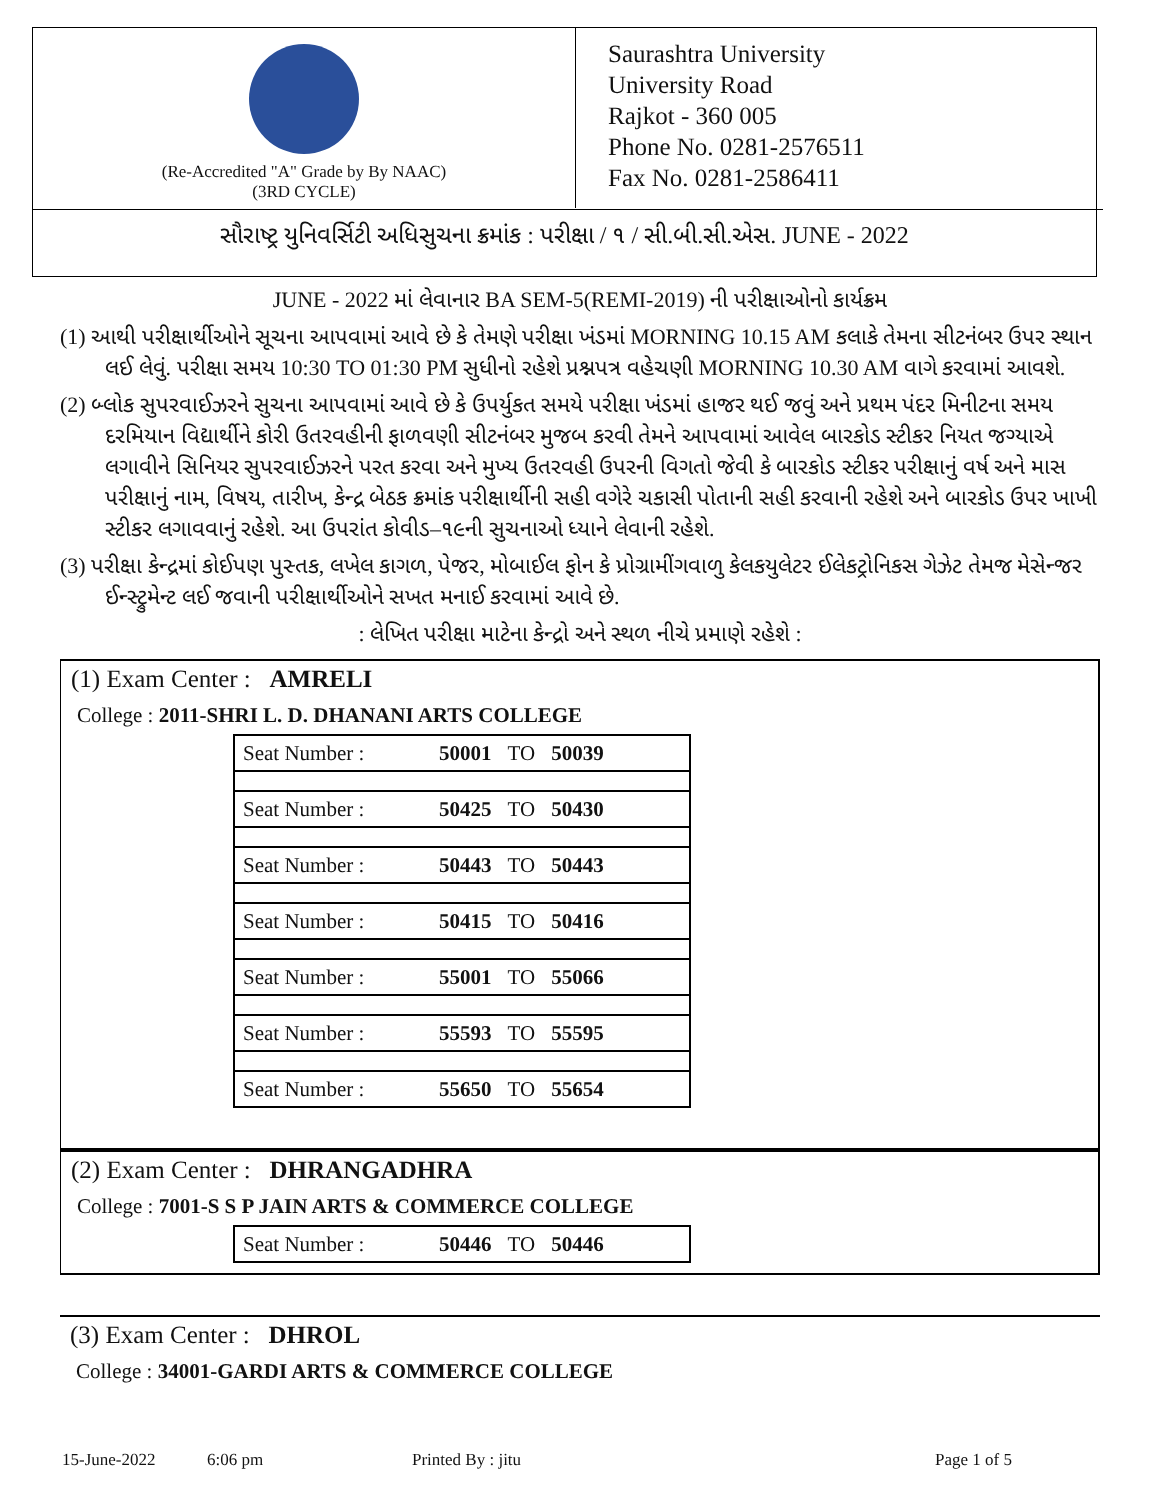(Re-Accredited "A" Grade by By NAAC)
(3RD CYCLE)
Saurashtra University
University Road
Rajkot - 360 005
Phone No. 0281-2576511
Fax No. 0281-2586411
સૌરાષ્ટ્ર યુનિવર્સિટી અધિસુચના ક્રમાંક : પરીક્ષા / ૧ / સી.બી.સી.એસ. JUNE - 2022
JUNE - 2022 માં લેવાનાર BA SEM-5(REMI-2019) ની પરીક્ષાઓનો કાર્યક્રમ
(1) આથી પરીક્ષાર્થીઓને સૂચના આપવામાં આવે છે કે તેમણે પરીક્ષા ખંડમાં MORNING 10.15 AM કલાકે તેમના સીટનંબર ઉપર સ્થાન લઈ લેવું. પરીક્ષા સમય 10:30 TO 01:30 PM સુધીનો રહેશે પ્રશ્નપત્ર વહેચણી MORNING 10.30 AM વાગે કરવામાં આવશે.
(2) બ્લોક સુપરવાઈઝરને સુચના આપવામાં આવે છે કે ઉપર્યુકત સમયે પરીક્ષા ખંડમાં હાજર થઈ જવું અને પ્રથમ પંદર મિનીટના સમય દરમિયાન વિદ્યાર્થીને કોરી ઉતરવહીની ફાળવણી સીટનંબર મુજબ કરવી તેમને આપવામાં આવેલ બારકોડ સ્ટીકર નિયત જગ્યાએ લગાવીને સિનિયર સુપરવાઈઝરને પરત કરવા અને મુખ્ય ઉતરવહી ઉપરની વિગતો જેવી કે બારકોડ સ્ટીકર પરીક્ષાનું વર્ષ અને માસ પરીક્ષાનું નામ, વિષય, તારીખ, કેન્દ્ર બેઠક ક્રમાંક પરીક્ષાર્થીની સહી વગેરે ચકાસી પોતાની સહી કરવાની રહેશે અને બારકોડ ઉપર ખાખી સ્ટીકર લગાવવાનું રહેશે. આ ઉપરાંત કોવીડ–૧૯ની સુચનાઓ ધ્યાને લેવાની રહેશે.
(3) પરીક્ષા કેન્દ્રમાં કોઈપણ પુસ્તક, લખેલ કાગળ, પેજર, મોબાઈલ ફોન કે પ્રોગ્રામીંગવાળુ કેલકયુલેટર ઈલેકટ્રોનિકસ ગેઝેટ તેમજ મેસેન્જર ઈન્સ્ટ્રુમેન્ટ લઈ જવાની પરીક્ષાર્થીઓને સખત મનાઈ કરવામાં આવે છે.
: લેખિત પરીક્ષા માટેના કેન્દ્રો અને સ્થળ નીચે પ્રમાણે રહેશે :
(1) Exam Center : AMRELI
College : 2011-SHRI L. D. DHANANI ARTS COLLEGE
| Seat Number : | 50001 | TO | 50039 |
| Seat Number : | 50425 | TO | 50430 |
| Seat Number : | 50443 | TO | 50443 |
| Seat Number : | 50415 | TO | 50416 |
| Seat Number : | 55001 | TO | 55066 |
| Seat Number : | 55593 | TO | 55595 |
| Seat Number : | 55650 | TO | 55654 |
(2) Exam Center : DHRANGADHRA
College : 7001-S S P JAIN ARTS & COMMERCE COLLEGE
| Seat Number : | 50446 | TO | 50446 |
(3) Exam Center : DHROL
College : 34001-GARDI ARTS & COMMERCE COLLEGE
15-June-2022 6:06 pm Printed By : jitu Page 1 of 5